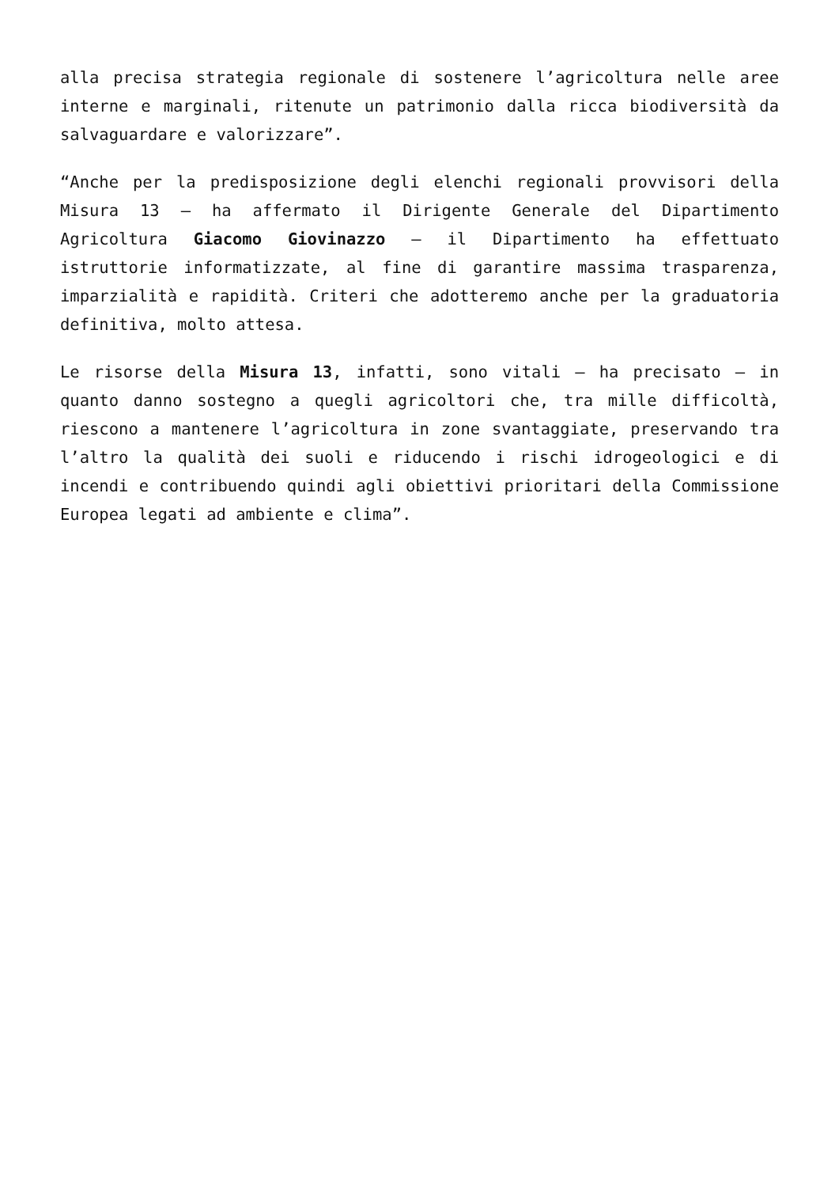alla precisa strategia regionale di sostenere l’agricoltura nelle aree interne e marginali, ritenute un patrimonio dalla ricca biodiversità da salvaguardare e valorizzare”.
“Anche per la predisposizione degli elenchi regionali provvisori della Misura 13 – ha affermato il Dirigente Generale del Dipartimento Agricoltura Giacomo Giovinazzo – il Dipartimento ha effettuato istruttorie informatizzate, al fine di garantire massima trasparenza, imparzialità e rapidità. Criteri che adotteremo anche per la graduatoria definitiva, molto attesa.
Le risorse della Misura 13, infatti, sono vitali – ha precisato – in quanto danno sostegno a quegli agricoltori che, tra mille difficoltà, riescono a mantenere l’agricoltura in zone svantaggiate, preservando tra l’altro la qualità dei suoli e riducendo i rischi idrogeologici e di incendi e contribuendo quindi agli obiettivi prioritari della Commissione Europea legati ad ambiente e clima”.